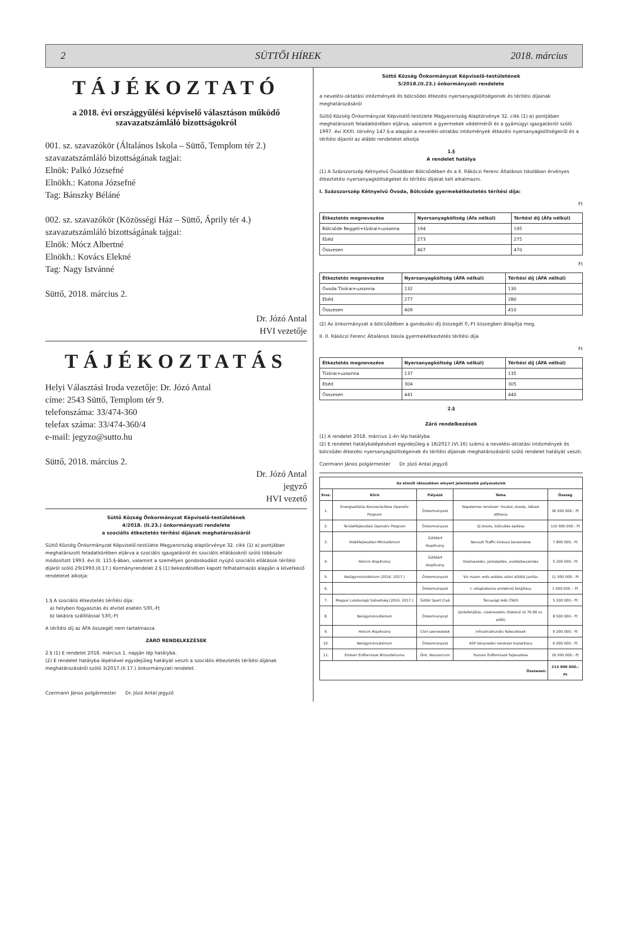2 SÜTTŐI HÍREK 2018. március
TÁJÉKOZTATÓ
a 2018. évi országgyűlési képviselő választáson működő szavazatszámláló bizottságokról
001. sz. szavazókör (Általános Iskola – Süttő, Templom tér 2.)
szavazatszámláló bizottságának tagjai:
Elnök: Palkó Józsefné
Elnökh.: Katona Józsefné
Tag: Bánszky Béláné
002. sz. szavazókör (Közösségi Ház – Süttő, Áprily tér 4.)
szavazatszámláló bizottságának tajgai:
Elnök: Mócz Albertné
Elnökh.: Kovács Elekné
Tag: Nagy Istvánné
Süttő, 2018. március 2.
Dr. Józó Antal
HVI vezetője
TÁJÉKOZTATÁS
Helyi Választási Iroda vezetője: Dr. Józó Antal
címe: 2543 Süttő, Templom tér 9.
telefonszáma: 33/474-360
telefax száma: 33/474-360/4
e-mail: jegyzo@sutto.hu
Süttő, 2018. március 2.
Dr. Józó Antal
jegyző
HVI vezető
Süttő Község Önkormányzat Képviselő-testületének
4/2018. (II.23.) önkormányzati rendelete
a szociális étkeztetés térítési díjának meghatározásáról
Süttő Község Önkormányzat Képviselő-testülete Magyarország alaptörvénye 32. cikk (1) a) pontjában meghatározott feladatkörében eljárva a szociális igazgatásról és szociális ellátásokról szóló többször módosított 1993. évi III. 115.§-ában, valamint a személyes gondoskodást nyújtó szociális ellátások térítési díjáról szóló 29/1993.(II.17.) Kormányrendelet 2.§ (1) bekezdésében kapott felhatalmazás alapján a következő rendeletet alkotja:
1.§ A szociális étkeztetés térítési díja:
a) helyben fogyasztás és elvitel esetén 500,-Ft
b) lakásra szállítással 530,-Ft
A térítési díj az ÁFA összegét nem tartalmazza.
ZÁRÓ RENDELKEZÉSEK
2.§ (1) E rendelet 2018. március 1. napján lép hatályba.
(2) E rendelet hatályba lépésével egyidejűleg hatályát veszti a szociális étkeztetés térítési díjának meghatározásáról szóló 3/2017.(II.17.) önkormányzati rendelet.
Czermann János polgármester Dr. Józó Antal jegyző
Süttő Község Önkormányzat Képviselő-testületének
5/2018.(II.23.) önkormányzati rendelete
a nevelési-oktatási intézmények és bölcsődei étkezési nyersanyagköltségeinek és térítési díjainak meghatározásáról
Süttő Község Önkormányzat Képviselő-testülete Magyarország Alaptörvénye 32. cikk (1) a) pontjában meghatározott feladatkörében eljárva, valamint a gyermekek védelméről és a gyámügyi igazgatásról szóló 1997. évi XXXI. törvény 147.§-a alapján a nevelési-oktatási intézmények étkezési nyersanyagköltségeiről és a térítési díjairól az alábbi rendeletet alkotja
1.§
A rendelet hatálya
(1) A Százszorszép Kétnyelvű Óvodában Bölcsődében és a II. Rákóczi Ferenc Általános Iskolában érvényes étkeztetési nyersanyagköltségeket és térítési díjakat kell alkalmazni.
I. Százszorszép Kétnyelvű Óvoda, Bölcsőde gyermekétkeztetés térítési díja:
Ft
| Étkeztetés megnevezése | Nyersanyagköltség (Áfa nélkül) | Térítési díj (Áfa nélkül) |
| --- | --- | --- |
| Bölcsőde Reggeli+tízórai+uzsonna | 194 | 195 |
| Ebéd | 273 | 275 |
| Összesen | 467 | 470 |
Ft
| Étkeztetés megnevezése | Nyersanyagköltség (ÁFA nélkül) | Térítési díj (ÁFA nélkül) |
| --- | --- | --- |
| Óvoda Tízórai+uzsonna | 132 | 130 |
| Ebéd | 277 | 280 |
| Összesen | 409 | 410 |
(2) Az önkormányzat a bölcsődében a gondozási díj összegét 0,-Ft összegben állapítja meg.
II. II. Rákóczi Ferenc Általános Iskola gyermekétkeztetés térítési díja
Ft
| Étkeztetés megnevezése | Nyersanyagköltség (ÁFA nélkül) | Térítési díj (ÁFA nélkül) |
| --- | --- | --- |
| Tízórai+uzsonna | 137 | 135 |
| Ebéd | 304 | 305 |
| Összesen | 441 | 440 |
2.§
Záró rendelkezések
(1) A rendelet 2018. március 1-én lép hatályba
(2) E rendelet hatálybalépésével egyidejűleg a 18/2017.(VI.16) számú a nevelési-oktatási intézmények és bölcsődei étkezési nyersanyagköltségeinek és térítési díjainak meghatározásáról szóló rendelet hatályát veszti.
Czermann János polgármester Dr. Józó Antal jegyző
| Az elmúlt időszakban elnyert jelentősebb pályázataink | | | | |
| --- | --- | --- | --- | --- |
| Srsz. | Kiíró | Pályázó | Téma | Összeg |
| 1. | Energiaellátás Korszerűsítése Operatív Program | Önkormányzat | Napelemes rendszer: hivatal, óvoda, idősek otthona | 36 000 000.- Ft |
| 2. | Területfejlesztési Operatív Program | Önkormányzat | Új óvoda, bölcsőde építése | 110 000 000.- Ft |
| 3. | Vidékfejlesztési Minisztérium | Süttőért Alapítvány | Renault Traffic kisbusz beszerzése | 7 800 000.- Ft |
| 4. | Holcim Alapítvány | Süttőért Alapítvány | Vízelvezetés, járdaépítés, eszközbeszerzés | 5 200 000.- Ft |
| 5. | Belügyminisztérium (2016. 2017.) | Önkormányzat | Vis maior: erős esőzés utáni dűlőút javítás | 11 000 000.- Ft |
| 6. | | Önkormányzat | I. világháborús emlékmű felújítása | 1 000 000 .- Ft |
| 7. | Magyar Labdarúgó Szövetség (2016. 2017.) | Süttői Sport Club | Társasági Adó (TAO) | 5 200 000.- Ft |
| 8. | Belügyminisztérium | Önkormányzat | Járdafelújítás, vízelvezetés (Rákóczi út 76-90 sz. előtt) | 8 500 000.- Ft |
| 9. | Holcim Alapítvány | Civil szervezetek | Infrastrukturális fejlesztések | 9 200 000.- Ft |
| 10. | Belügyminisztérium | Önkormányzat | ASP könyvelési rendszer kialakítása | 6 000 000.- Ft |
| 11. | Emberi Erőforrások Minisztériuma | Önk. Konzorcium | Humán Erőforrások Fejlesztése | 16 000 000.- Ft |
| Összesen: | | | | 215 900 000.- Ft |